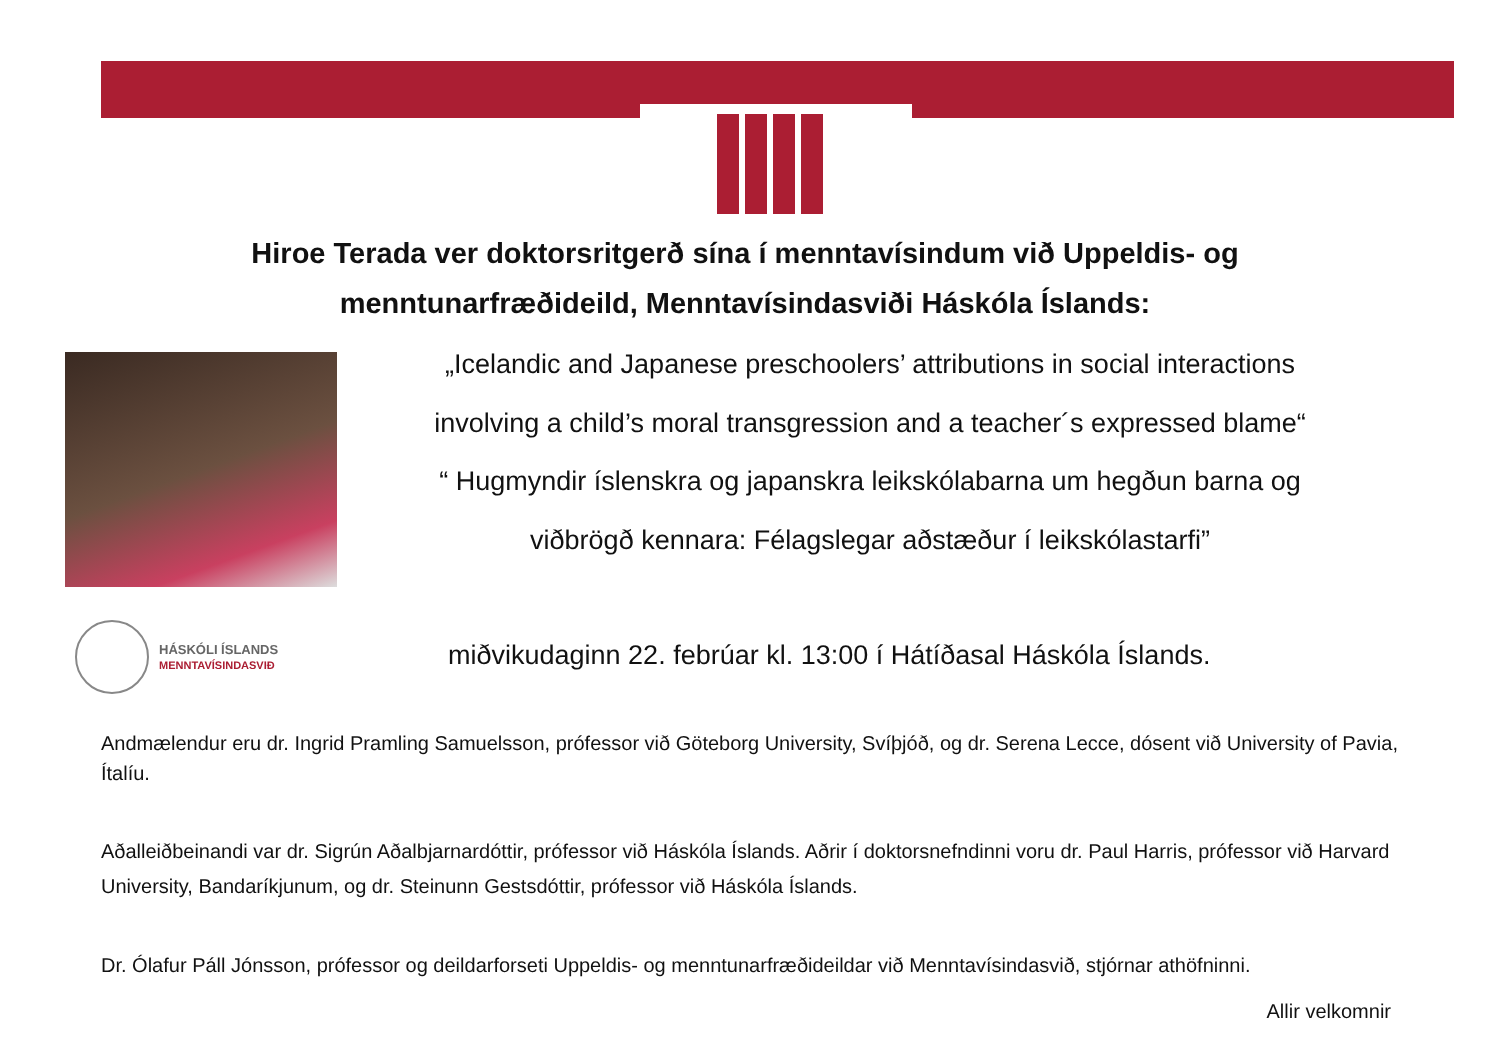Hiroe Terada ver doktorsritgerð sína í menntavísindum við Uppeldis- og
menntunarfræðideild, Menntavísindasviði Háskóla Íslands:
„Icelandic and Japanese preschoolers’ attributions in social interactions
involving a child’s moral transgression and a teacher´s expressed blame“
“ Hugmyndir íslenskra og japanskra leikskólabarna um hegðun barna og
viðbrögð kennara: Félagslegar aðstæður í leikskólastarfi”
HÁSKÓLI ÍSLANDS
MENNTAVÍSINDASVIÐ
miðvikudaginn 22. febrúar kl. 13:00 í Hátíðasal Háskóla Íslands.
Andmælendur eru dr. Ingrid Pramling Samuelsson, prófessor við Göteborg University, Svíþjóð, og dr. Serena Lecce, dósent við University of Pavia, Ítalíu.
Aðalleiðbeinandi var dr. Sigrún Aðalbjarnardóttir, prófessor við Háskóla Íslands. Aðrir í doktorsnefndinni voru dr. Paul Harris, prófessor við Harvard University, Bandaríkjunum, og dr. Steinunn Gestsdóttir, prófessor við Háskóla Íslands.
Dr. Ólafur Páll Jónsson, prófessor og deildarforseti Uppeldis- og menntunarfræðideildar við Menntavísindasvið, stjórnar athöfninni.
Allir velkomnir